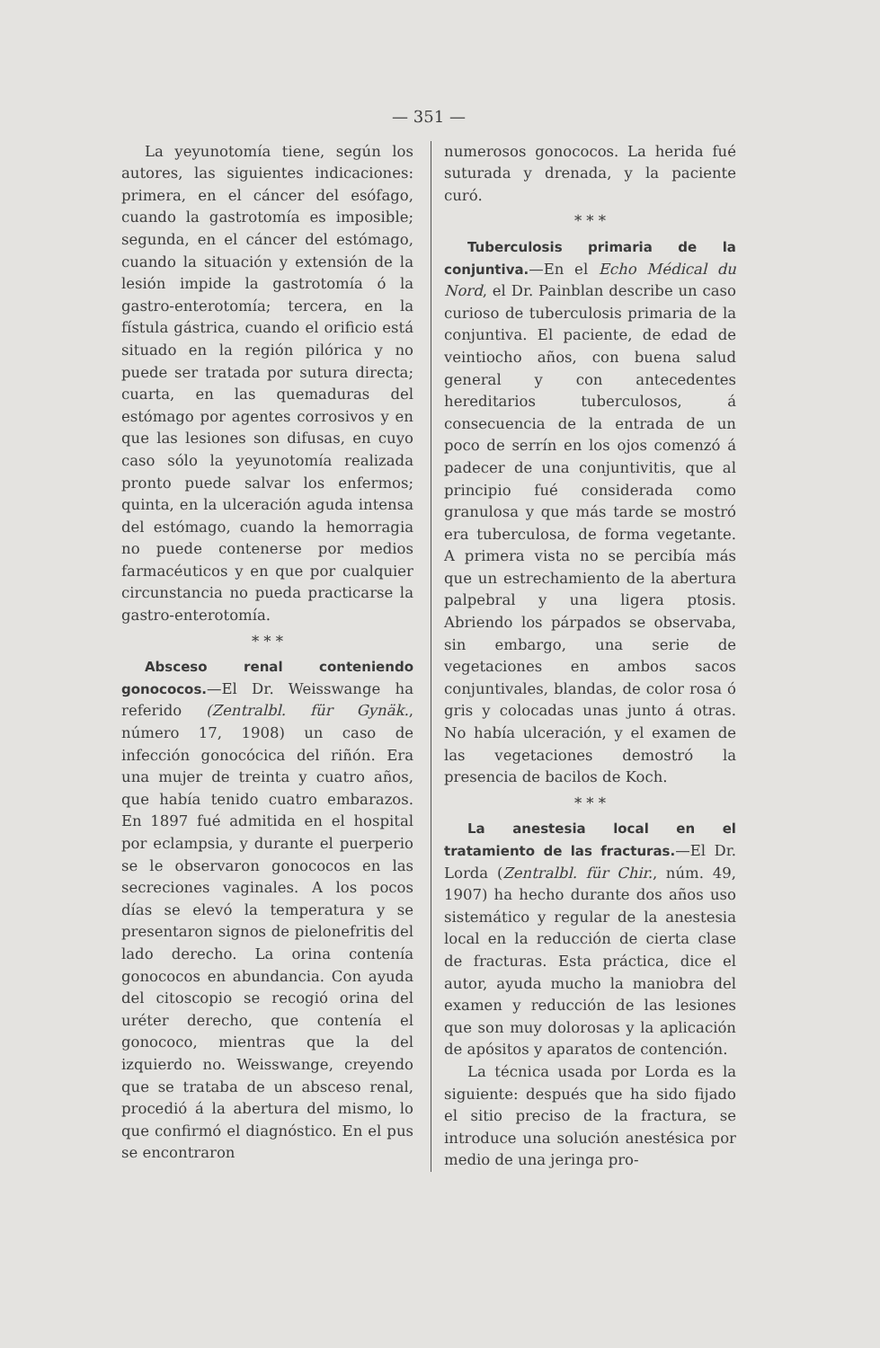— 351 —
La yeyunotomía tiene, según los autores, las siguientes indicaciones: primera, en el cáncer del esófago, cuando la gastrotomía es imposible; segunda, en el cáncer del estómago, cuando la situación y extensión de la lesión impide la gastrotomía ó la gastro-enterotomía; tercera, en la fístula gástrica, cuando el orificio está situado en la región pilórica y no puede ser tratada por sutura directa; cuarta, en las quemaduras del estómago por agentes corrosivos y en que las lesiones son difusas, en cuyo caso sólo la yeyunotomía realizada pronto puede salvar los enfermos; quinta, en la ulceración aguda intensa del estómago, cuando la hemorragia no puede contenerse por medios farmacéuticos y en que por cualquier circunstancia no pueda practicarse la gastro-enterotomía.
* * *
Absceso renal conteniendo gonococos.—El Dr. Weisswange ha referido (Zentralbl. für Gynäk., número 17, 1908) un caso de infección gonocócica del riñón. Era una mujer de treinta y cuatro años, que había tenido cuatro embarazos. En 1897 fué admitida en el hospital por eclampsia, y durante el puerperio se le observaron gonococos en las secreciones vaginales. A los pocos días se elevó la temperatura y se presentaron signos de pielonefritis del lado derecho. La orina contenía gonococos en abundancia. Con ayuda del citoscopio se recogió orina del uréter derecho, que contenía el gonococo, mientras que la del izquierdo no. Weisswange, creyendo que se trataba de un absceso renal, procedió á la abertura del mismo, lo que confirmó el diagnóstico. En el pus se encontraron
numerosos gonococos. La herida fué suturada y drenada, y la paciente curó.
* * *
Tuberculosis primaria de la conjuntiva.—En el Echo Médical du Nord, el Dr. Painblan describe un caso curioso de tuberculosis primaria de la conjuntiva. El paciente, de edad de veintiocho años, con buena salud general y con antecedentes hereditarios tuberculosos, á consecuencia de la entrada de un poco de serrín en los ojos comenzó á padecer de una conjuntivitis, que al principio fué considerada como granulosa y que más tarde se mostró era tuberculosa, de forma vegetante. A primera vista no se percibía más que un estrechamiento de la abertura palpebral y una ligera ptosis. Abriendo los párpados se observaba, sin embargo, una serie de vegetaciones en ambos sacos conjuntivales, blandas, de color rosa ó gris y colocadas unas junto á otras. No había ulceración, y el examen de las vegetaciones demostró la presencia de bacilos de Koch.
* * *
La anestesia local en el tratamiento de las fracturas.—El Dr. Lorda (Zentralbl. für Chir., núm. 49, 1907) ha hecho durante dos años uso sistemático y regular de la anestesia local en la reducción de cierta clase de fracturas. Esta práctica, dice el autor, ayuda mucho la maniobra del examen y reducción de las lesiones que son muy dolorosas y la aplicación de apósitos y aparatos de contención.
La técnica usada por Lorda es la siguiente: después que ha sido fijado el sitio preciso de la fractura, se introduce una solución anestésica por medio de una jeringa pro-